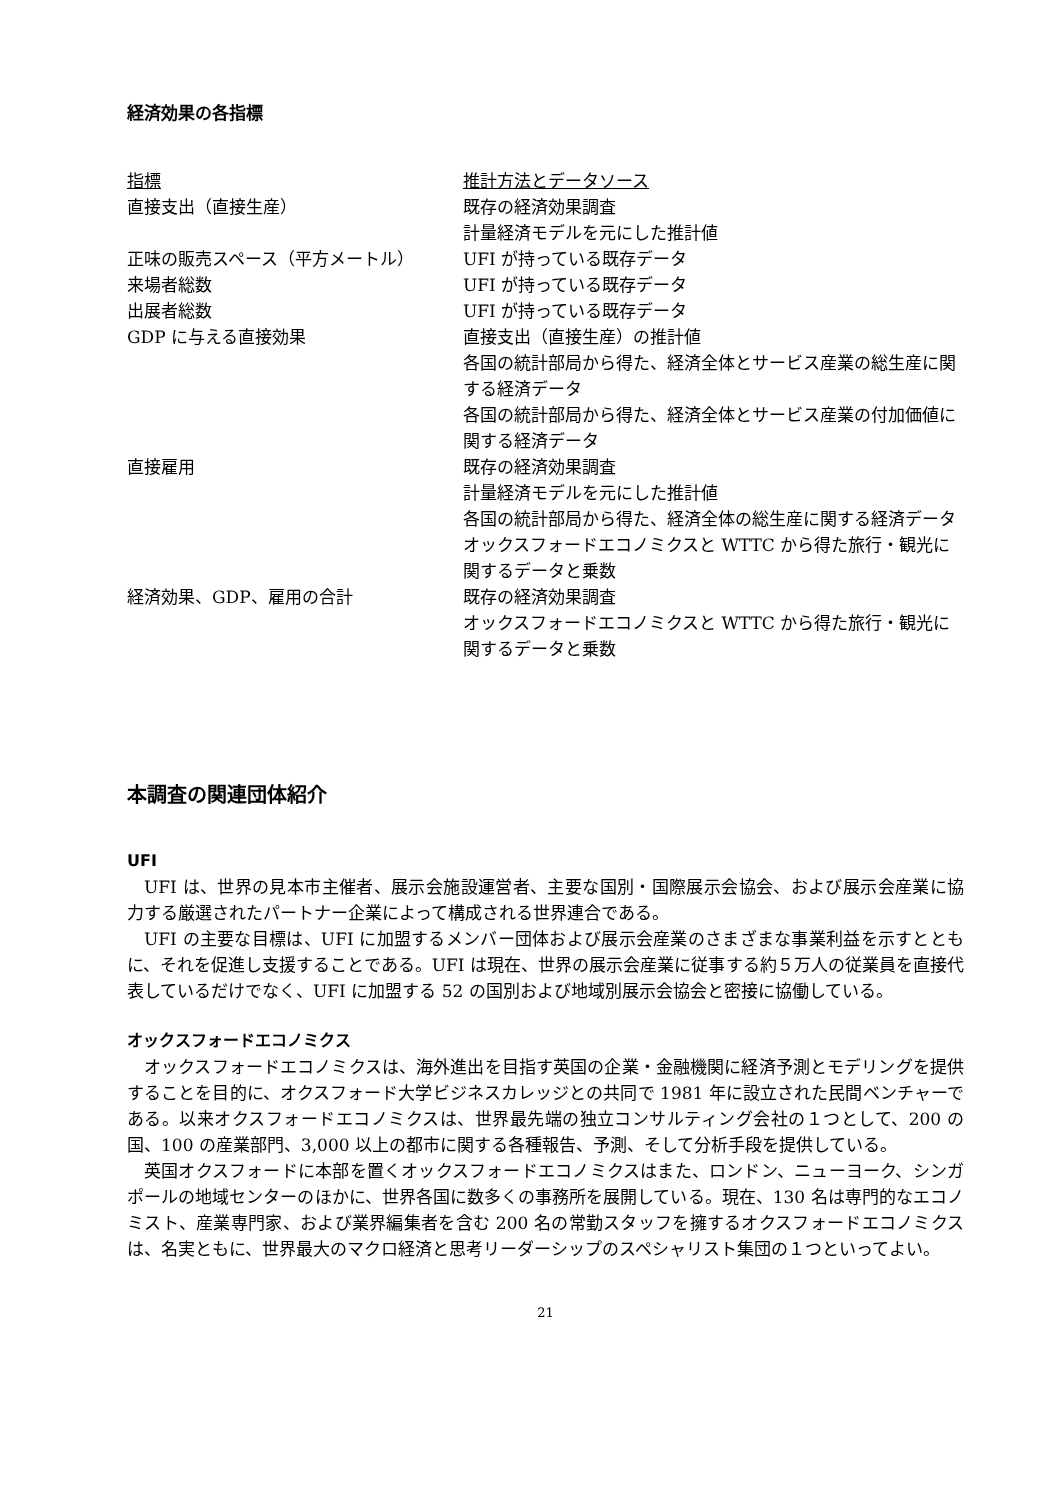経済効果の各指標
| 指標 | 推計方法とデータソース |
| --- | --- |
| 直接支出（直接生産） | 既存の経済効果調査 計量経済モデルを元にした推計値 |
| 正味の販売スペース（平方メートル） | UFI が持っている既存データ |
| 来場者総数 | UFI が持っている既存データ |
| 出展者総数 | UFI が持っている既存データ |
| GDP に与える直接効果 | 直接支出（直接生産）の推計値 各国の統計部局から得た、経済全体とサービス産業の総生産に関する経済データ 各国の統計部局から得た、経済全体とサービス産業の付加価値に関する経済データ |
| 直接雇用 | 既存の経済効果調査 計量経済モデルを元にした推計値 各国の統計部局から得た、経済全体の総生産に関する経済データ オックスフォードエコノミクスと WTTC から得た旅行・観光に関するデータと乗数 |
| 経済効果、GDP、雇用の合計 | 既存の経済効果調査 オックスフォードエコノミクスと WTTC から得た旅行・観光に関するデータと乗数 |
本調査の関連団体紹介
UFI
UFI は、世界の見本市主催者、展示会施設運営者、主要な国別・国際展示会協会、および展示会産業に協力する厳選されたパートナー企業によって構成される世界連合である。
UFI の主要な目標は、UFI に加盟するメンバー団体および展示会産業のさまざまな事業利益を示すとともに、それを促進し支援することである。UFI は現在、世界の展示会産業に従事する約５万人の従業員を直接代表しているだけでなく、UFI に加盟する 52 の国別および地域別展示会協会と密接に協働している。
オックスフォードエコノミクス
オックスフォードエコノミクスは、海外進出を目指す英国の企業・金融機関に経済予測とモデリングを提供することを目的に、オクスフォード大学ビジネスカレッジとの共同で 1981 年に設立された民間ベンチャーである。以来オクスフォードエコノミクスは、世界最先端の独立コンサルティング会社の１つとして、200 の国、100 の産業部門、3,000 以上の都市に関する各種報告、予測、そして分析手段を提供している。
英国オクスフォードに本部を置くオックスフォードエコノミクスはまた、ロンドン、ニューヨーク、シンガポールの地域センターのほかに、世界各国に数多くの事務所を展開している。現在、130 名は専門的なエコノミスト、産業専門家、および業界編集者を含む 200 名の常勤スタッフを擁するオクスフォードエコノミクスは、名実ともに、世界最大のマクロ経済と思考リーダーシップのスペシャリスト集団の１つといってよい。
21